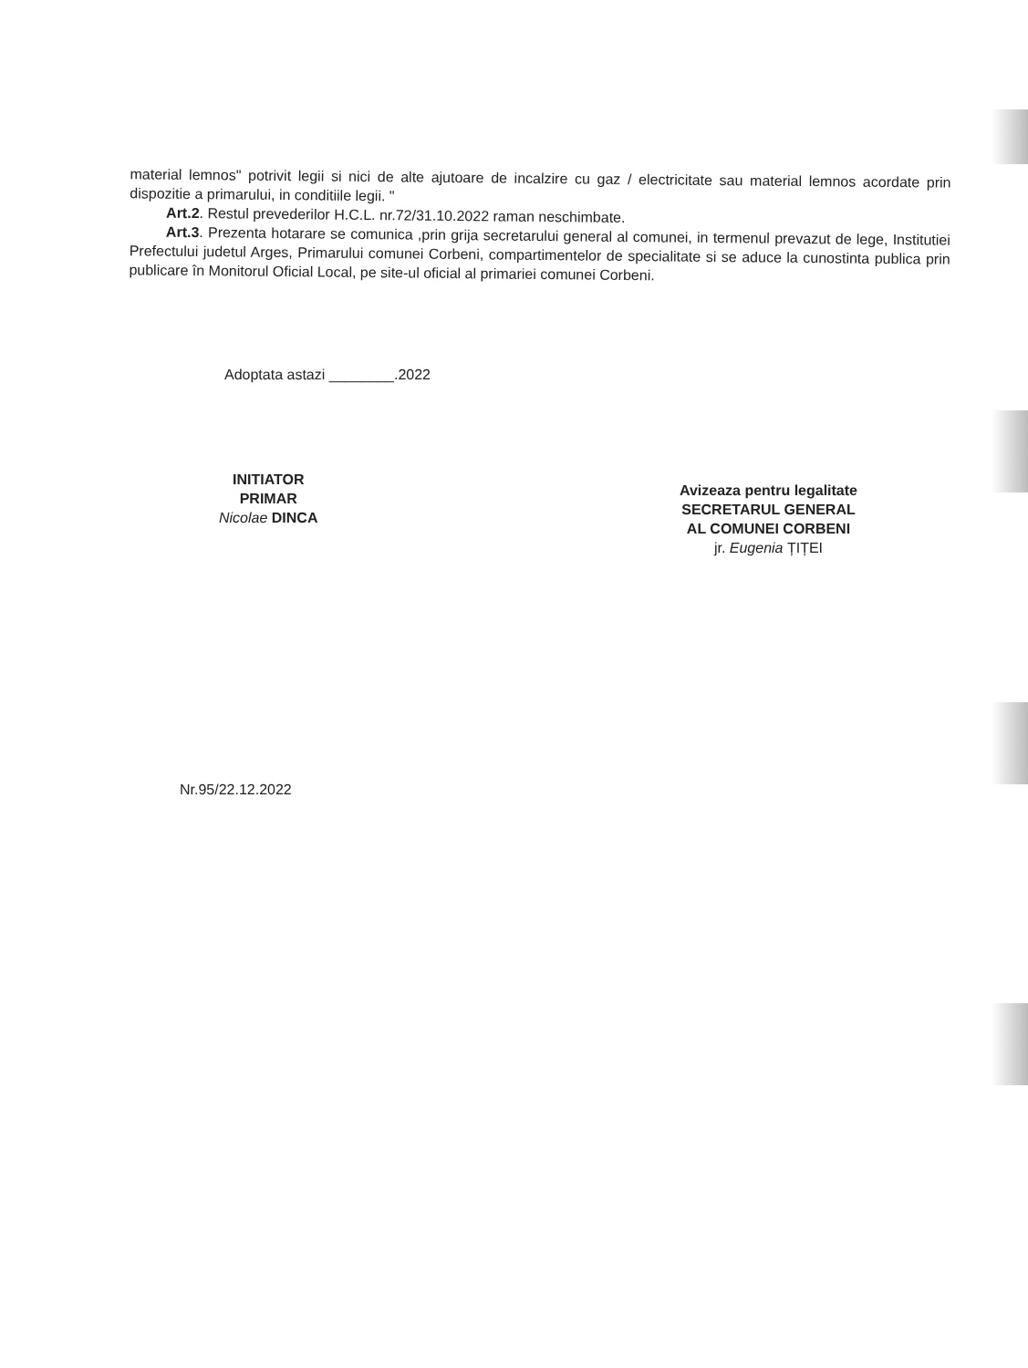material lemnos" potrivit legii si nici de alte ajutoare de incalzire cu gaz / electricitate sau material lemnos acordate prin dispozitie a primarului, in conditiile legii. "
Art.2. Restul prevederilor H.C.L. nr.72/31.10.2022 raman neschimbate.
Art.3. Prezenta hotarare se comunica ,prin grija secretarului general al comunei, in termenul prevazut de lege, Institutiei Prefectului judetul Arges, Primarului comunei Corbeni, compartimentelor de specialitate si se aduce la cunostinta publica prin publicare în Monitorul Oficial Local, pe site-ul oficial al primariei comunei Corbeni.
Adoptata astazi ________.2022
INITIATOR
PRIMAR
Nicolae DINCA
Avizeaza pentru legalitate
SECRETARUL GENERAL
AL COMUNEI CORBENI
jr. Eugenia ȚIȚEI
Nr.95/22.12.2022